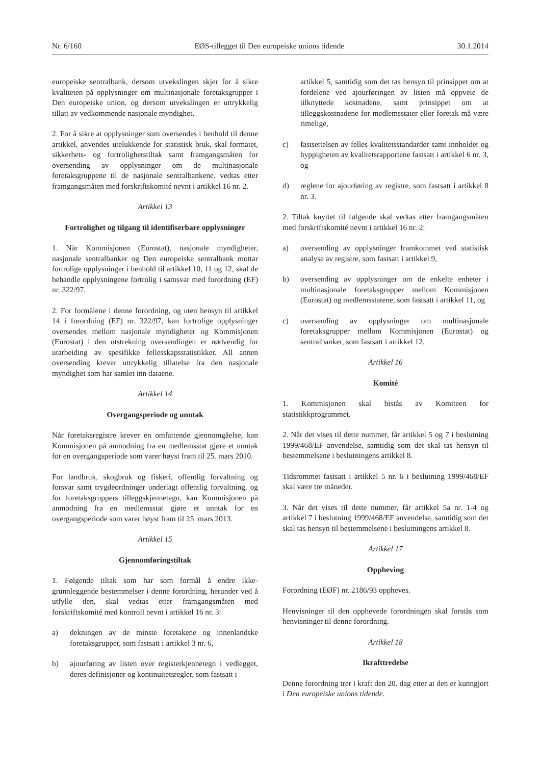Nr. 6/160 EØS-tillegget til Den europeiske unions tidende 30.1.2014
europeiske sentralbank, dersom utvekslingen skjer for å sikre kvaliteten på opplysninger om multinasjonale foretaksgrupper i Den europeiske union, og dersom utvekslingen er uttrykkelig tillatt av vedkommende nasjonale myndighet.
2. For å sikre at opplysninger som oversendes i henhold til denne artikkel, anvendes utelukkende for statistisk bruk, skal formatet, sikkerhets- og fortrolighetstiltak samt framgangsmåten for oversending av opplysninger om de multinasjonale foretaksgruppene til de nasjonale sentralbankene, vedtas etter framgangsmåten med forskriftskomité nevnt i artikkel 16 nr. 2.
Artikkel 13
Fortrolighet og tilgang til identifiserbare opplysninger
1. Når Kommisjonen (Eurostat), nasjonale myndigheter, nasjonale sentralbanker og Den europeiske sentralbank mottar fortrolige opplysninger i henhold til artikkel 10, 11 og 12, skal de behandle opplysningene fortrolig i samsvar med forordning (EF) nr. 322/97.
2. For formålene i denne forordning, og uten hensyn til artikkel 14 i forordning (EF) nr. 322/97, kan fortrolige opplysninger oversendes mellom nasjonale myndigheter og Kommisjonen (Eurostat) i den utstrekning oversendingen er nødvendig for utarbeiding av spesifikke fellesskapsstatistikker. All annen oversending krever uttrykkelig tillatelse fra den nasjonale myndighet som har samlet inn dataene.
Artikkel 14
Overgangsperiode og unntak
Når foretaksregistre krever en omfattende gjennomgåelse, kan Kommisjonen på anmodning fra en medlemsstat gjøre et unntak for en overgangsperiode som varer høyst fram til 25. mars 2010.
For landbruk, skogbruk og fiskeri, offentlig forvaltning og forsvar samt trygdeordninger underlagt offentlig forvaltning, og for foretaksgruppers tilleggskjennetegn, kan Kommisjonen på anmodning fra en medlemsstat gjøre et unntak for en overgangsperiode som varer høyst fram til 25. mars 2013.
Artikkel 15
Gjennomføringstiltak
1. Følgende tiltak som har som formål å endre ikke-grunnleggende bestemmelser i denne forordning, herunder ved å utfylle den, skal vedtas etter framgangsmåten med forskriftskomité med kontroll nevnt i artikkel 16 nr. 3:
a) dekningen av de minste foretakene og innenlandske foretaksgrupper, som fastsatt i artikkel 3 nr. 6,
b) ajourføring av listen over registerkjennetegn i vedlegget, deres definisjoner og kontinuitetsregler, som fastsatt i
artikkel 5, samtidig som det tas hensyn til prinsippet om at fordelene ved ajourføringen av listen må oppveie de tilknyttede kostnadene, samt prinsippet om at tilleggskostnadene for medlemsstater eller foretak må være rimelige,
c) fastsettelsen av felles kvalitetsstandarder samt innholdet og hyppigheten av kvalitetsrapportene fastsatt i artikkel 6 nr. 3, og
d) reglene for ajourføring av registre, som fastsatt i artikkel 8 nr. 3.
2. Tiltak knyttet til følgende skal vedtas etter framgangsmåten med forskriftskomité nevnt i artikkel 16 nr. 2:
a) oversending av opplysninger framkommet ved statistisk analyse av registre, som fastsatt i artikkel 9,
b) oversending av opplysninger om de enkelte enheter i multinasjonale foretaksgrupper mellom Kommisjonen (Eurostat) og medlemsstatene, som fastsatt i artikkel 11, og
c) oversending av opplysninger om multinasjonale foretaksgrupper mellom Kommisjonen (Eurostat) og sentralbanker, som fastsatt i artikkel 12.
Artikkel 16
Komité
1. Kommisjonen skal bistås av Komiteen for statistikkprogrammet.
2. Når det vises til dette nummer, får artikkel 5 og 7 i beslutning 1999/468/EF anvendelse, samtidig som det skal tas hensyn til bestemmelsene i beslutningens artikkel 8.
Tidsrommet fastsatt i artikkel 5 nr. 6 i beslutning 1999/468/EF skal være tre måneder.
3. Når det vises til dette nummer, får artikkel 5a nr. 1-4 og artikkel 7 i beslutning 1999/468/EF anvendelse, samtidig som det skal tas hensyn til bestemmelsene i beslutningens artikkel 8.
Artikkel 17
Oppheving
Forordning (EØF) nr. 2186/93 oppheves.
Henvisninger til den opphevede forordningen skal forstås som henvisninger til denne forordning.
Artikkel 18
Ikrafttredelse
Denne forordning trer i kraft den 20. dag etter at den er kunngjort i Den europeiske unions tidende.